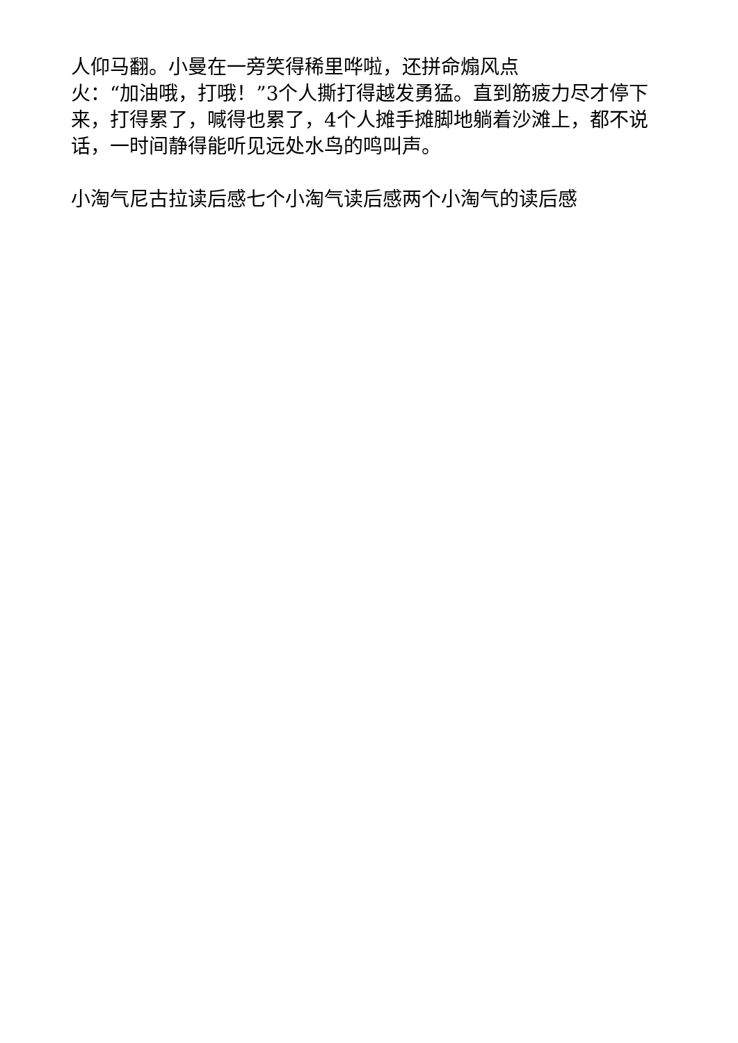人仰马翻。小曼在一旁笑得稀里哗啦，还拼命煽风点
火：“加油哦，打哦！”3个人撕打得越发勇猛。直到筋疲力尽才停下来，打得累了，喊得也累了，4个人摊手摊脚地躺着沙滩上，都不说话，一时间静得能听见远处水鸟的鸣叫声。
小淘气尼古拉读后感七个小淘气读后感两个小淘气的读后感